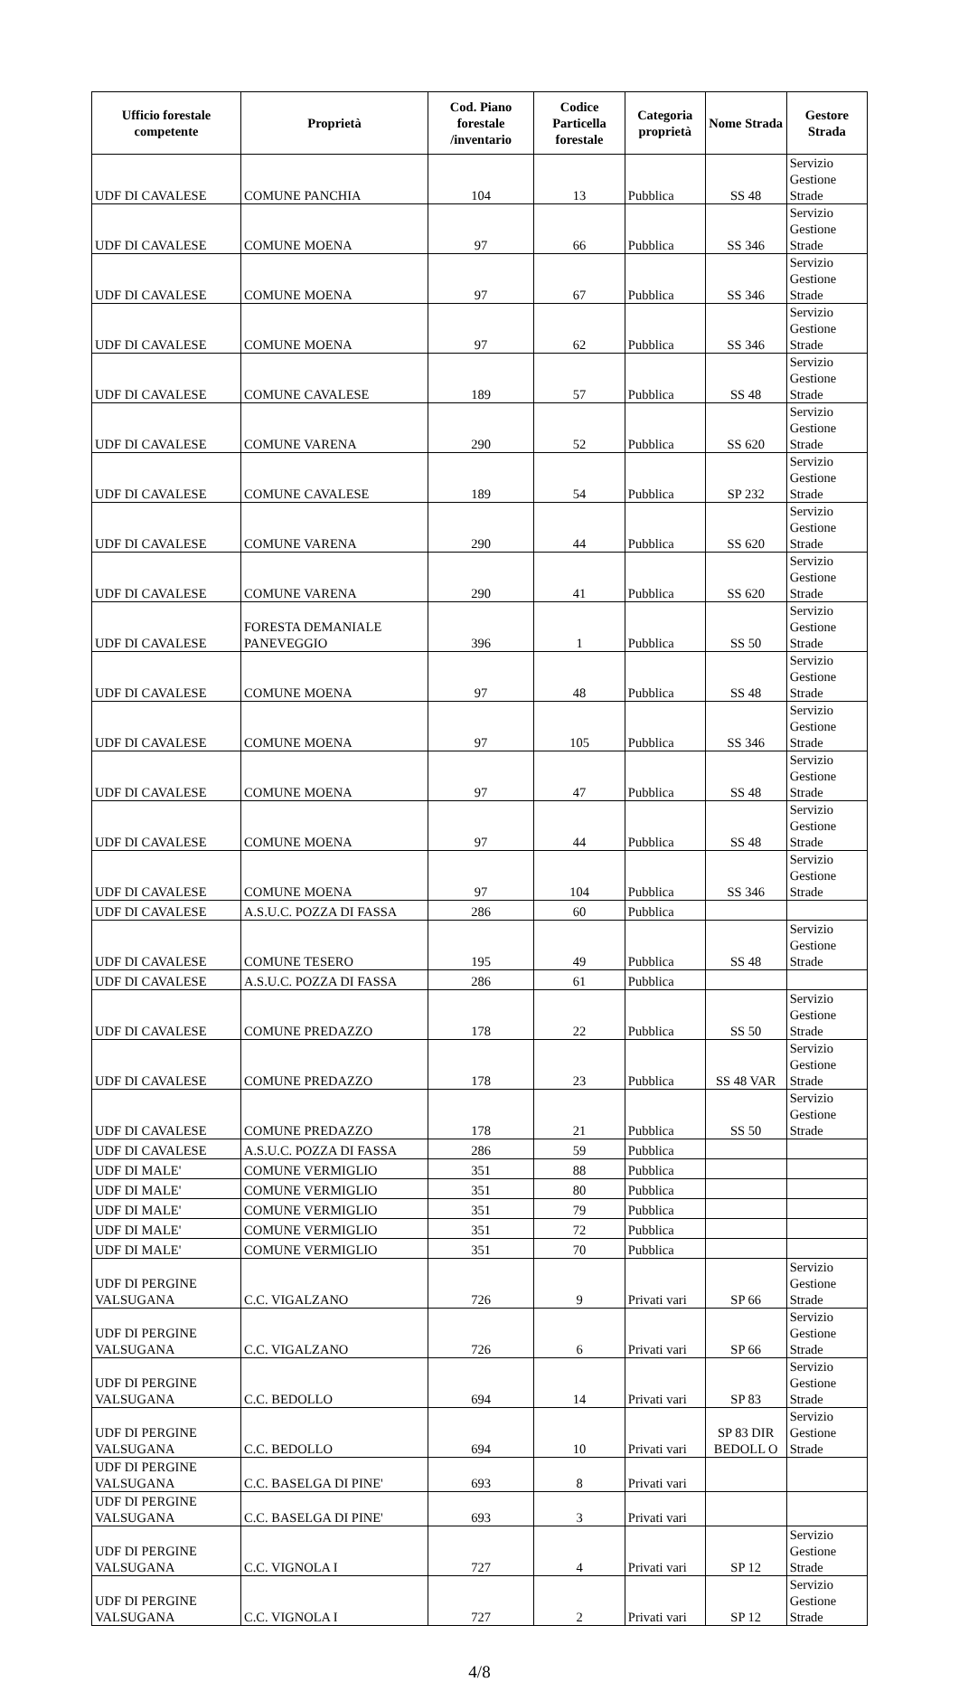| Ufficio forestale competente | Proprietà | Cod. Piano forestale /inventario | Codice Particella forestale | Categoria proprietà | Nome Strada | Gestore Strada |
| --- | --- | --- | --- | --- | --- | --- |
| UDF DI CAVALESE | COMUNE PANCHIA | 104 | 13 | Pubblica | SS 48 | Servizio Gestione Strade |
| UDF DI CAVALESE | COMUNE MOENA | 97 | 66 | Pubblica | SS 346 | Servizio Gestione Strade |
| UDF DI CAVALESE | COMUNE MOENA | 97 | 67 | Pubblica | SS 346 | Servizio Gestione Strade |
| UDF DI CAVALESE | COMUNE MOENA | 97 | 62 | Pubblica | SS 346 | Servizio Gestione Strade |
| UDF DI CAVALESE | COMUNE CAVALESE | 189 | 57 | Pubblica | SS 48 | Servizio Gestione Strade |
| UDF DI CAVALESE | COMUNE VARENA | 290 | 52 | Pubblica | SS 620 | Servizio Gestione Strade |
| UDF DI CAVALESE | COMUNE CAVALESE | 189 | 54 | Pubblica | SP 232 | Servizio Gestione Strade |
| UDF DI CAVALESE | COMUNE VARENA | 290 | 44 | Pubblica | SS 620 | Servizio Gestione Strade |
| UDF DI CAVALESE | COMUNE VARENA | 290 | 41 | Pubblica | SS 620 | Servizio Gestione Strade |
| UDF DI CAVALESE | FORESTA DEMANIALE PANEVEGGIO | 396 | 1 | Pubblica | SS 50 | Servizio Gestione Strade |
| UDF DI CAVALESE | COMUNE MOENA | 97 | 48 | Pubblica | SS 48 | Servizio Gestione Strade |
| UDF DI CAVALESE | COMUNE MOENA | 97 | 105 | Pubblica | SS 346 | Servizio Gestione Strade |
| UDF DI CAVALESE | COMUNE MOENA | 97 | 47 | Pubblica | SS 48 | Servizio Gestione Strade |
| UDF DI CAVALESE | COMUNE MOENA | 97 | 44 | Pubblica | SS 48 | Servizio Gestione Strade |
| UDF DI CAVALESE | COMUNE MOENA | 97 | 104 | Pubblica | SS 346 | Servizio Gestione Strade |
| UDF DI CAVALESE | A.S.U.C. POZZA DI FASSA | 286 | 60 | Pubblica | | |
| UDF DI CAVALESE | COMUNE TESERO | 195 | 49 | Pubblica | SS 48 | Servizio Gestione Strade |
| UDF DI CAVALESE | A.S.U.C. POZZA DI FASSA | 286 | 61 | Pubblica | | |
| UDF DI CAVALESE | COMUNE PREDAZZO | 178 | 22 | Pubblica | SS 50 | Servizio Gestione Strade |
| UDF DI CAVALESE | COMUNE PREDAZZO | 178 | 23 | Pubblica | SS 48 VAR | Servizio Gestione Strade |
| UDF DI CAVALESE | COMUNE PREDAZZO | 178 | 21 | Pubblica | SS 50 | Servizio Gestione Strade |
| UDF DI CAVALESE | A.S.U.C. POZZA DI FASSA | 286 | 59 | Pubblica | | |
| UDF DI MALE' | COMUNE VERMIGLIO | 351 | 88 | Pubblica | | |
| UDF DI MALE' | COMUNE VERMIGLIO | 351 | 80 | Pubblica | | |
| UDF DI MALE' | COMUNE VERMIGLIO | 351 | 79 | Pubblica | | |
| UDF DI MALE' | COMUNE VERMIGLIO | 351 | 72 | Pubblica | | |
| UDF DI MALE' | COMUNE VERMIGLIO | 351 | 70 | Pubblica | | |
| UDF DI PERGINE VALSUGANA | C.C. VIGALZANO | 726 | 9 | Privati vari | SP 66 | Servizio Gestione Strade |
| UDF DI PERGINE VALSUGANA | C.C. VIGALZANO | 726 | 6 | Privati vari | SP 66 | Servizio Gestione Strade |
| UDF DI PERGINE VALSUGANA | C.C. BEDOLLO | 694 | 14 | Privati vari | SP 83 | Servizio Gestione Strade |
| UDF DI PERGINE VALSUGANA | C.C. BEDOLLO | 694 | 10 | Privati vari | SP 83 DIR BEDOLL O | Servizio Gestione Strade |
| UDF DI PERGINE VALSUGANA | C.C. BASELGA DI PINE' | 693 | 8 | Privati vari | | |
| UDF DI PERGINE VALSUGANA | C.C. BASELGA DI PINE' | 693 | 3 | Privati vari | | |
| UDF DI PERGINE VALSUGANA | C.C. VIGNOLA I | 727 | 4 | Privati vari | SP 12 | Servizio Gestione Strade |
| UDF DI PERGINE VALSUGANA | C.C. VIGNOLA I | 727 | 2 | Privati vari | SP 12 | Servizio Gestione Strade |
4/8